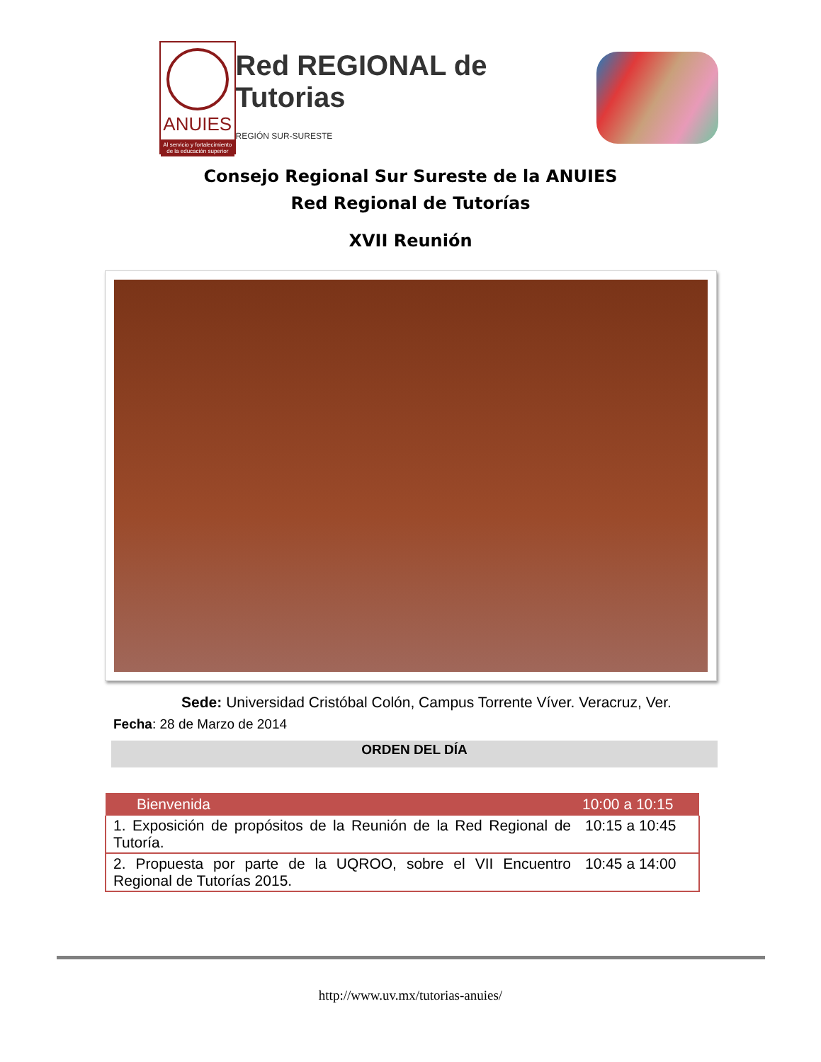ANUIES
Al servicio y fortalecimiento de la educación superior
Red REGIONAL de Tutorias
REGIÓN SUR-SURESTE
Consejo Regional Sur Sureste de la ANUIES
Red Regional de Tutorías
XVII Reunión
Sede: Universidad Cristóbal Colón, Campus Torrente Víver. Veracruz, Ver.
Fecha: 28 de Marzo de 2014
ORDEN DEL DÍA
| Bienvenida | 10:00 a 10:15 |
| --- | --- |
| 1. Exposición de propósitos de la Reunión de la Red Regional de Tutoría. | 10:15 a 10:45 |
| 2. Propuesta por parte de la UQROO, sobre el VII Encuentro Regional de Tutorías 2015. | 10:45 a 14:00 |
http://www.uv.mx/tutorias-anuies/